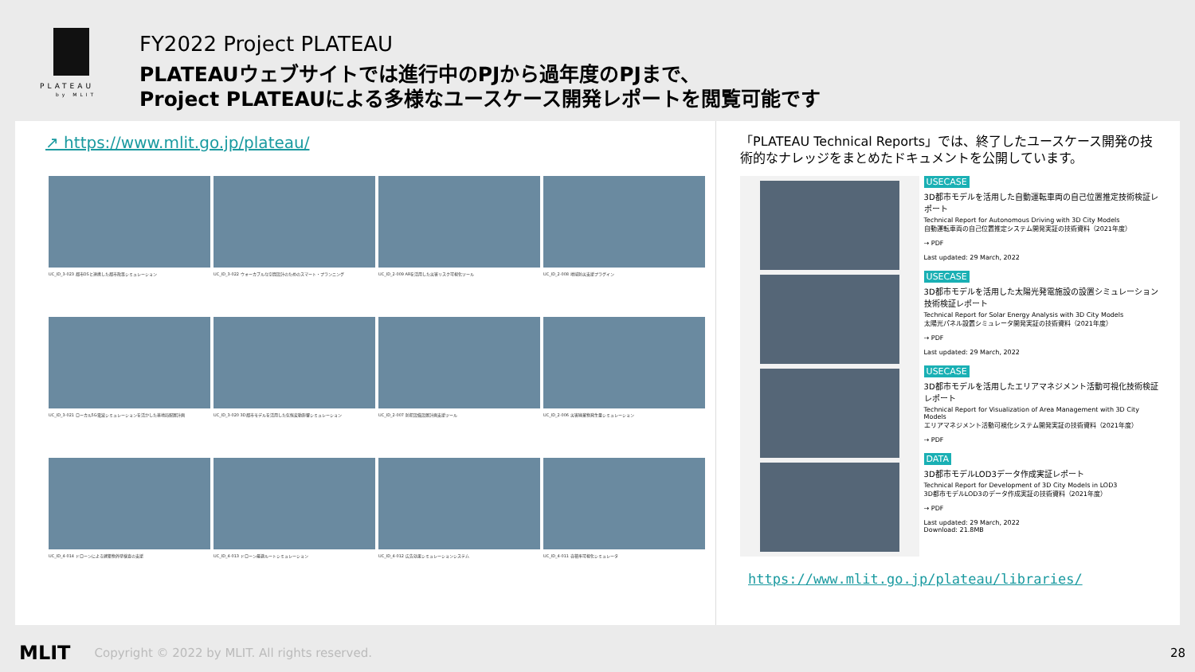PLATEAU
by MLIT
FY2022 Project PLATEAU
PLATEAUウェブサイトでは進行中のPJから過年度のPJまで、
Project PLATEAUによる多様なユースケース開発レポートを閲覧可能です
↗ https://www.mlit.go.jp/plateau/
UC_ID_3-023 都市OSと連携した都市政策シミュレーション
UC_ID_3-022 ウォーカブルな空間設計のためのスマート・プランニング
UC_ID_2-009 ARを活用した災害リスク可視化ツール
UC_ID_2-008 地域防災支援プラグイン
UC_ID_3-021 ローカル5G電波シミュレーションを活かした基地局配置計画
UC_ID_3-020 3D都市モデルを活用した気候変動影響シミュレーション
UC_ID_2-007 防犯設備設置計画支援ツール
UC_ID_2-006 災害廃棄物発生量シミュレーション
UC_ID_4-014 ドローンによる建築物外壁検査の支援
UC_ID_4-013 ドローン最適ルートシミュレーション
UC_ID_4-012 広告効果シミュレーションシステム
UC_ID_4-011 容積率可視化シミュレータ
「PLATEAU Technical Reports」では、終了したユースケース開発の技術的なナレッジをまとめたドキュメントを公開しています。
USECASE
3D都市モデルを活用した自動運転車両の自己位置推定技術検証レポート
Technical Report for Autonomous Driving with 3D City Models
自動運転車両の自己位置推定システム開発実証の技術資料（2021年度）
→ PDF
Last updated: 29 March, 2022
USECASE
3D都市モデルを活用した太陽光発電施設の設置シミュレーション技術検証レポート
Technical Report for Solar Energy Analysis with 3D City Models
太陽光パネル設置シミュレータ開発実証の技術資料（2021年度）
→ PDF
Last updated: 29 March, 2022
USECASE
3D都市モデルを活用したエリアマネジメント活動可視化技術検証レポート
Technical Report for Visualization of Area Management with 3D City Models
エリアマネジメント活動可視化システム開発実証の技術資料（2021年度）
→ PDF
DATA
3D都市モデルLOD3データ作成実証レポート
Technical Report for Development of 3D City Models in LOD3
3D都市モデルLOD3のデータ作成実証の技術資料（2021年度）
→ PDF
Last updated: 29 March, 2022
Download: 21.8MB
https://www.mlit.go.jp/plateau/libraries/
MLIT Copyright © 2022 by MLIT. All rights reserved. 28